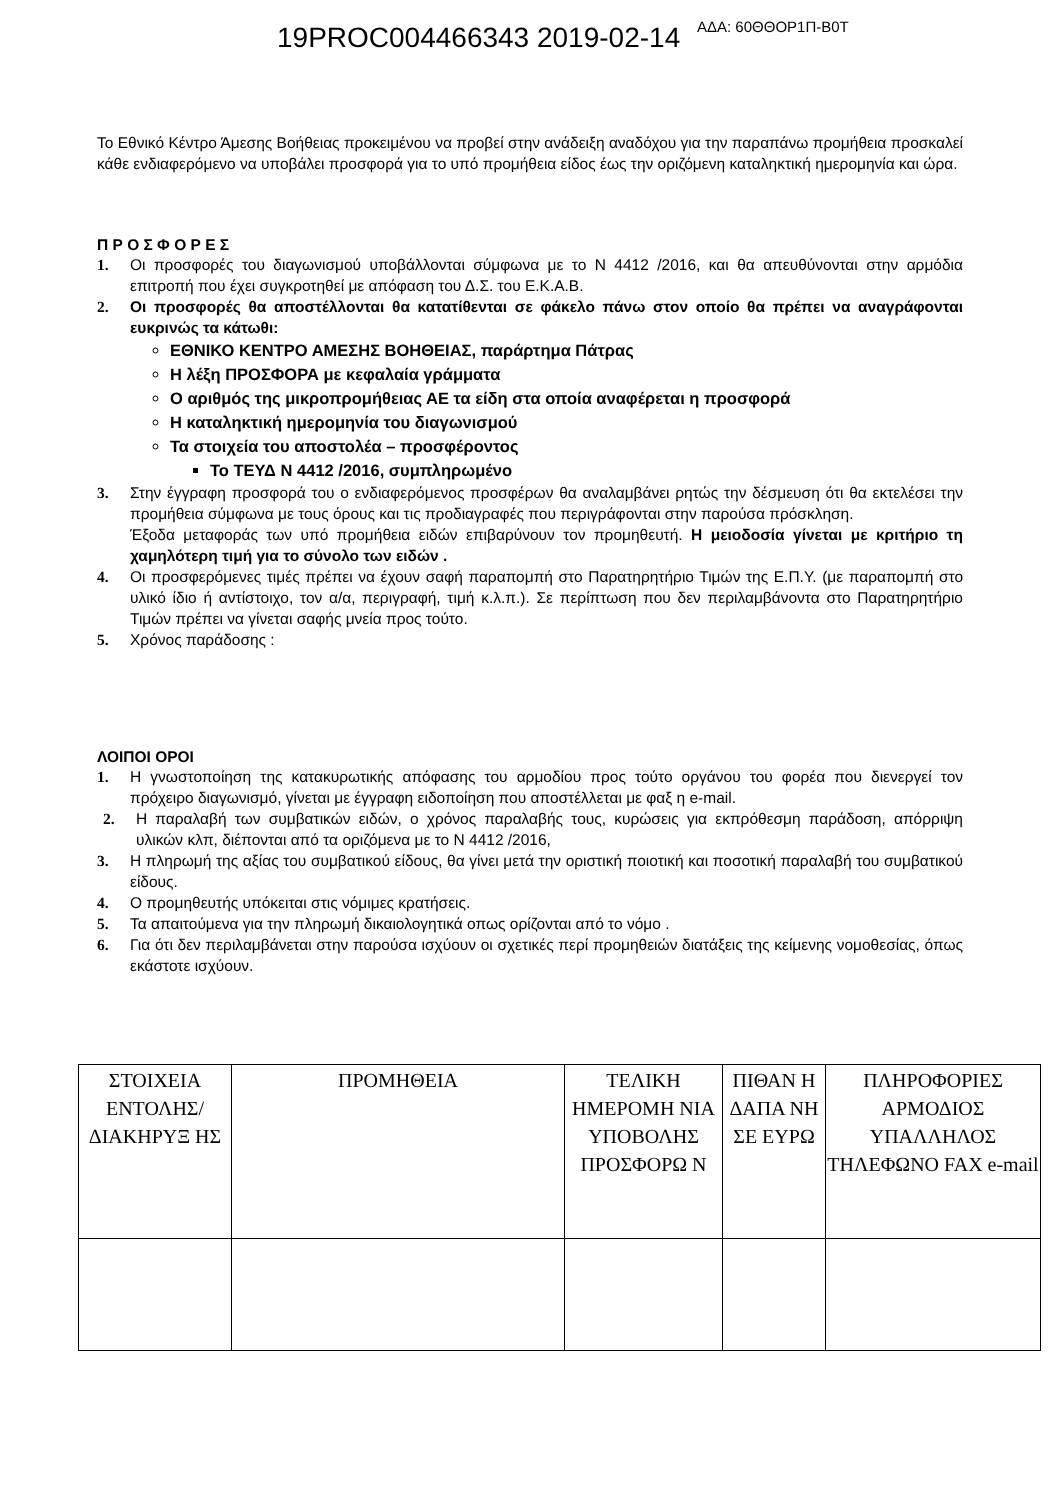19PROC004466343 2019-02-14 ΑΔΑ: 60ΘΘΟΡ1Π-Β0Τ
Το Εθνικό Κέντρο Άμεσης Βοήθειας προκειμένου να προβεί στην ανάδειξη αναδόχου για την παραπάνω προμήθεια προσκαλεί κάθε ενδιαφερόμενο να υποβάλει προσφορά για το υπό προμήθεια είδος έως την οριζόμενη καταληκτική ημερομηνία και ώρα.
Π Ρ Ο Σ Φ Ο Ρ Ε Σ
1. Οι προσφορές του διαγωνισμού υποβάλλονται σύμφωνα με το Ν 4412 /2016, και θα απευθύνονται στην αρμόδια επιτροπή που έχει συγκροτηθεί με απόφαση του Δ.Σ. του Ε.Κ.Α.Β.
2. Οι προσφορές θα αποστέλλονται θα κατατίθενται σε φάκελο πάνω στον οποίο θα πρέπει να αναγράφονται ευκρινώς τα κάτωθι:
ΕΘΝΙΚΟ ΚΕΝΤΡΟ ΑΜΕΣΗΣ ΒΟΗΘΕΙΑΣ, παράρτημα Πάτρας
Η λέξη ΠΡΟΣΦΟΡΑ με κεφαλαία γράμματα
Ο αριθμός της μικροπρομήθειας ΑΕ τα είδη στα οποία αναφέρεται η προσφορά
Η καταληκτική ημερομηνία του διαγωνισμού
Τα στοιχεία του αποστολέα – προσφέροντος
Το ΤΕΥΔ Ν 4412 /2016, συμπληρωμένο
3. Στην έγγραφη προσφορά του ο ενδιαφερόμενος προσφέρων θα αναλαμβάνει ρητώς την δέσμευση ότι θα εκτελέσει την προμήθεια σύμφωνα με τους όρους και τις προδιαγραφές που περιγράφονται στην παρούσα πρόσκληση.
Έξοδα μεταφοράς των υπό προμήθεια ειδών επιβαρύνουν τον προμηθευτή. Η μειοδοσία γίνεται με κριτήριο τη χαμηλότερη τιμή για το σύνολο των ειδών .
4. Οι προσφερόμενες τιμές πρέπει να έχουν σαφή παραπομπή στο Παρατηρητήριο Τιμών της Ε.Π.Υ. (με παραπομπή στο υλικό ίδιο ή αντίστοιχο, τον α/α, περιγραφή, τιμή κ.λ.π.). Σε περίπτωση που δεν περιλαμβάνοντα στο Παρατηρητήριο Τιμών πρέπει να γίνεται σαφής μνεία προς τούτο.
5. Χρόνος παράδοσης :
ΛΟΙΠΟΙ ΟΡΟΙ
1. Η γνωστοποίηση της κατακυρωτικής απόφασης του αρμοδίου προς τούτο οργάνου του φορέα που διενεργεί τον πρόχειρο διαγωνισμό, γίνεται με έγγραφη ειδοποίηση που αποστέλλεται με φαξ η e-mail.
2. Η παραλαβή των συμβατικών ειδών, ο χρόνος παραλαβής τους, κυρώσεις για εκπρόθεσμη παράδοση, απόρριψη υλικών κλπ, διέπονται από τα οριζόμενα με το Ν 4412 /2016,
3. Η πληρωμή της αξίας του συμβατικού είδους, θα γίνει μετά την οριστική ποιοτική και ποσοτική παραλαβή του συμβατικού είδους.
4. Ο προμηθευτής υπόκειται στις νόμιμες κρατήσεις.
5. Τα απαιτούμενα για την πληρωμή δικαιολογητικά οπως ορίζονται από το νόμο .
6. Για ότι δεν περιλαμβάνεται στην παρούσα ισχύουν οι σχετικές περί προμηθειών διατάξεις της κείμενης νομοθεσίας, όπως εκάστοτε ισχύουν.
| ΣΤΟΙΧΕΙΑ ΕΝΤΟΛΗΣ/ ΔΙΑΚΗΡΥΞ ΗΣ | ΠΡΟΜΗΘΕΙΑ | ΤΕΛΙΚΗ ΗΜΕΡΟΜΗ ΝΙΑ ΥΠΟΒΟΛΗΣ ΠΡΟΣΦΟΡΩ Ν | ΠΙΘΑΝ Η ΔΑΠΑ ΝΗ ΣΕ ΕΥΡΩ | ΠΛΗΡΟΦΟΡΙΕΣ ΑΡΜΟΔΙΟΣ ΥΠΑΛΛΗΛΟΣ ΤΗΛΕΦΩΝΟ FAX e-mail |
| --- | --- | --- | --- | --- |